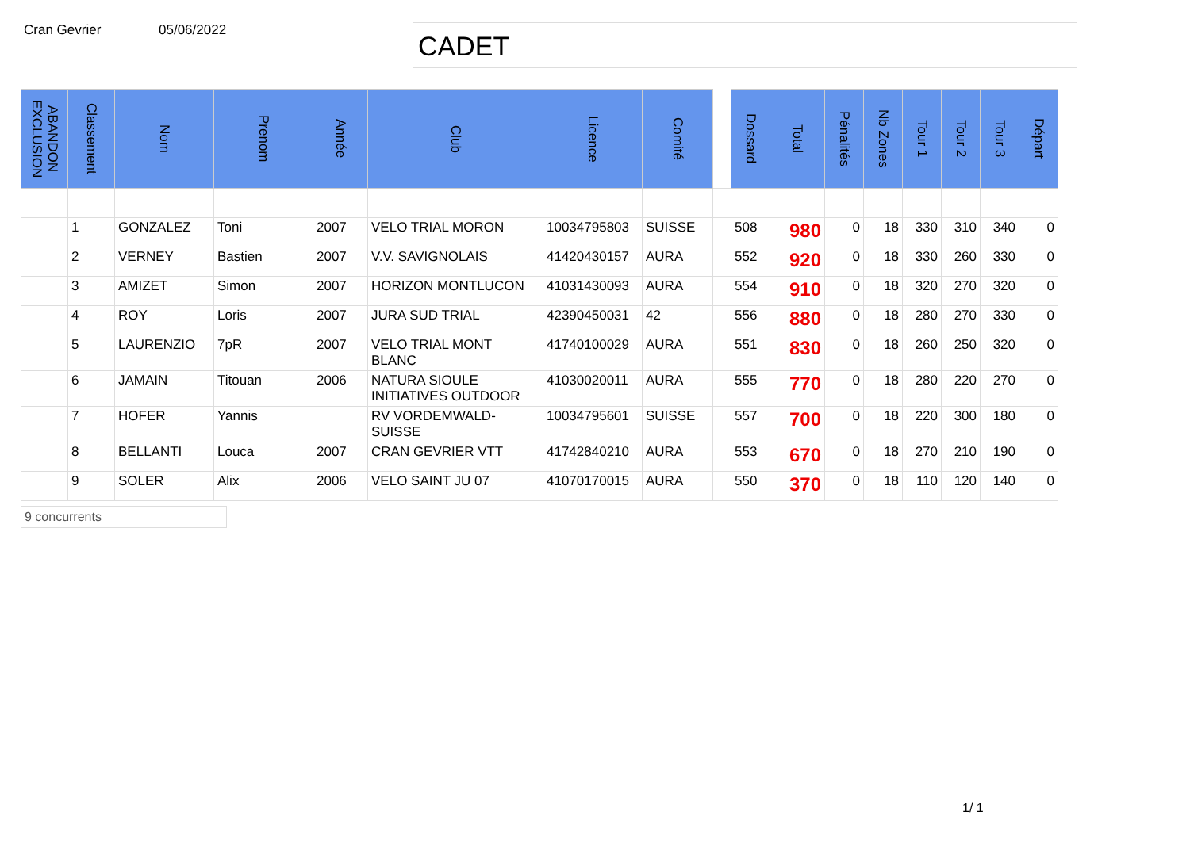Cran Gevrier 05/06/2022
CADET
| ABANDON EXCLUSION | Classement | Nom | Prenom | Année | Club | Licence | Comité | | Dossard | Total | Pénalités | Nb Zones | Tour 1 | Tour 2 | Tour 3 | Départ |
| --- | --- | --- | --- | --- | --- | --- | --- | --- | --- | --- | --- | --- | --- | --- | --- | --- |
| | 1 | GONZALEZ | Toni | 2007 | VELO TRIAL MORON | 10034795803 | SUISSE | | 508 | 980 | 0 | 18 | 330 | 310 | 340 | 0 |
| | 2 | VERNEY | Bastien | 2007 | V.V. SAVIGNOLAIS | 41420430157 | AURA | | 552 | 920 | 0 | 18 | 330 | 260 | 330 | 0 |
| | 3 | AMIZET | Simon | 2007 | HORIZON MONTLUCON | 41031430093 | AURA | | 554 | 910 | 0 | 18 | 320 | 270 | 320 | 0 |
| | 4 | ROY | Loris | 2007 | JURA SUD TRIAL | 42390450031 | 42 | | 556 | 880 | 0 | 18 | 280 | 270 | 330 | 0 |
| | 5 | LAURENZIO | 7pR | 2007 | VELO TRIAL MONT BLANC | 41740100029 | AURA | | 551 | 830 | 0 | 18 | 260 | 250 | 320 | 0 |
| | 6 | JAMAIN | Titouan | 2006 | NATURA SIOULE INITIATIVES OUTDOOR | 41030020011 | AURA | | 555 | 770 | 0 | 18 | 280 | 220 | 270 | 0 |
| | 7 | HOFER | Yannis | | RV VORDEMWALD-SUISSE | 10034795601 | SUISSE | | 557 | 700 | 0 | 18 | 220 | 300 | 180 | 0 |
| | 8 | BELLANTI | Louca | 2007 | CRAN GEVRIER VTT | 41742840210 | AURA | | 553 | 670 | 0 | 18 | 270 | 210 | 190 | 0 |
| | 9 | SOLER | Alix | 2006 | VELO SAINT JU 07 | 41070170015 | AURA | | 550 | 370 | 0 | 18 | 110 | 120 | 140 | 0 |
9 concurrents
1/ 1